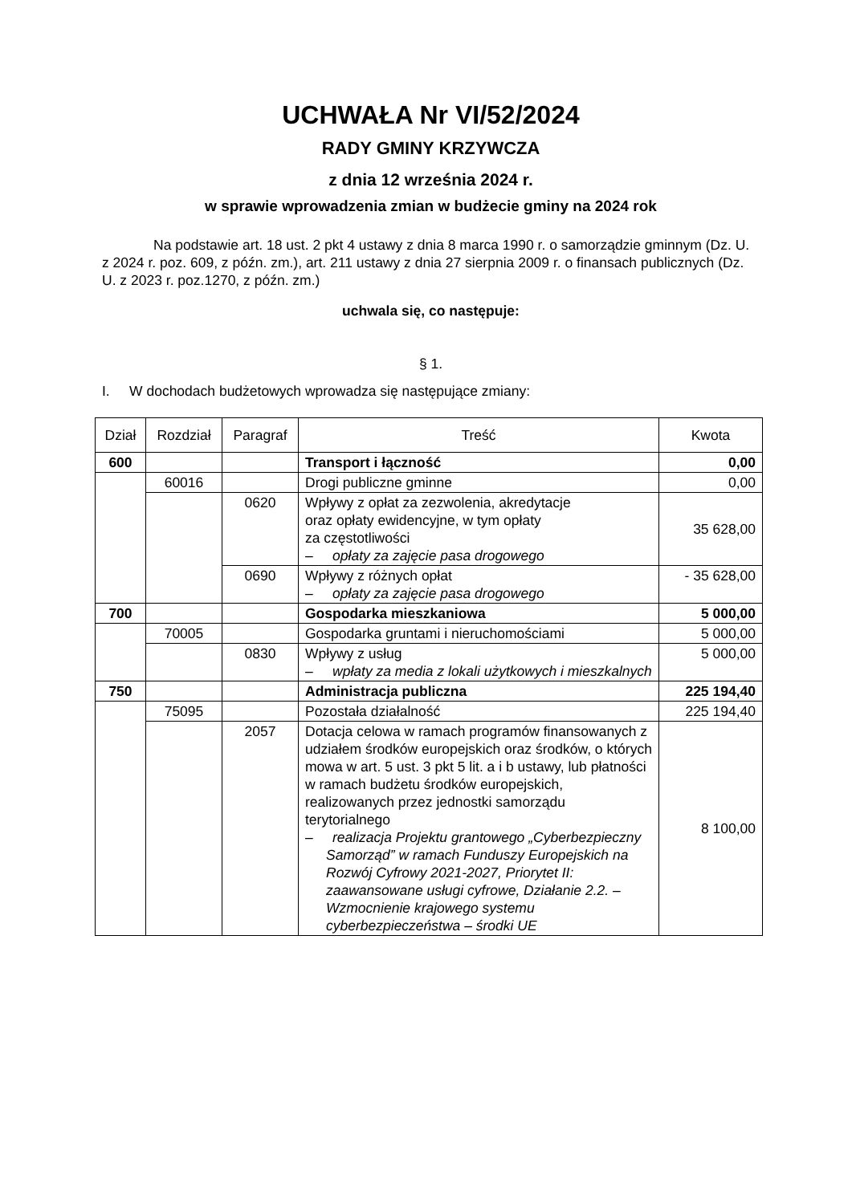UCHWAŁA Nr VI/52/2024
RADY GMINY KRZYWCZA
z dnia 12 września 2024 r.
w sprawie wprowadzenia zmian w budżecie gminy na 2024 rok
Na podstawie art. 18 ust. 2 pkt 4 ustawy z dnia 8 marca 1990 r. o samorządzie gminnym (Dz. U. z 2024 r. poz. 609, z późn. zm.), art. 211 ustawy z dnia 27 sierpnia 2009 r. o finansach publicznych (Dz. U. z 2023 r. poz.1270, z późn. zm.)
uchwala się, co następuje:
§ 1.
I. W dochodach budżetowych wprowadza się następujące zmiany:
| Dział | Rozdział | Paragraf | Treść | Kwota |
| --- | --- | --- | --- | --- |
| 600 | | | Transport i łączność | 0,00 |
| | 60016 | | Drogi publiczne gminne | 0,00 |
| | | 0620 | Wpływy z opłat za zezwolenia, akredytacje oraz opłaty ewidencyjne, w tym opłaty za częstotliwości – opłaty za zajęcie pasa drogowego | 35 628,00 |
| | | 0690 | Wpływy z różnych opłat – opłaty za zajęcie pasa drogowego | - 35 628,00 |
| 700 | | | Gospodarka mieszkaniowa | 5 000,00 |
| | 70005 | | Gospodarka gruntami i nieruchomościami | 5 000,00 |
| | | 0830 | Wpływy z usług – wpłaty za media z lokali użytkowych i mieszkalnych | 5 000,00 |
| 750 | | | Administracja publiczna | 225 194,40 |
| | 75095 | | Pozostała działalność | 225 194,40 |
| | | 2057 | Dotacja celowa w ramach programów finansowanych z udziałem środków europejskich oraz środków, o których mowa w art. 5 ust. 3 pkt 5 lit. a i b ustawy, lub płatności w ramach budżetu środków europejskich, realizowanych przez jednostki samorządu terytorialnego – realizacja Projektu grantowego „Cyberbezpieczny Samorząd” w ramach Funduszy Europejskich na Rozwój Cyfrowy 2021-2027, Priorytet II: zaawansowane usługi cyfrowe, Działanie 2.2. – Wzmocnienie krajowego systemu cyberbezpieczeństwa – środki UE | 8 100,00 |